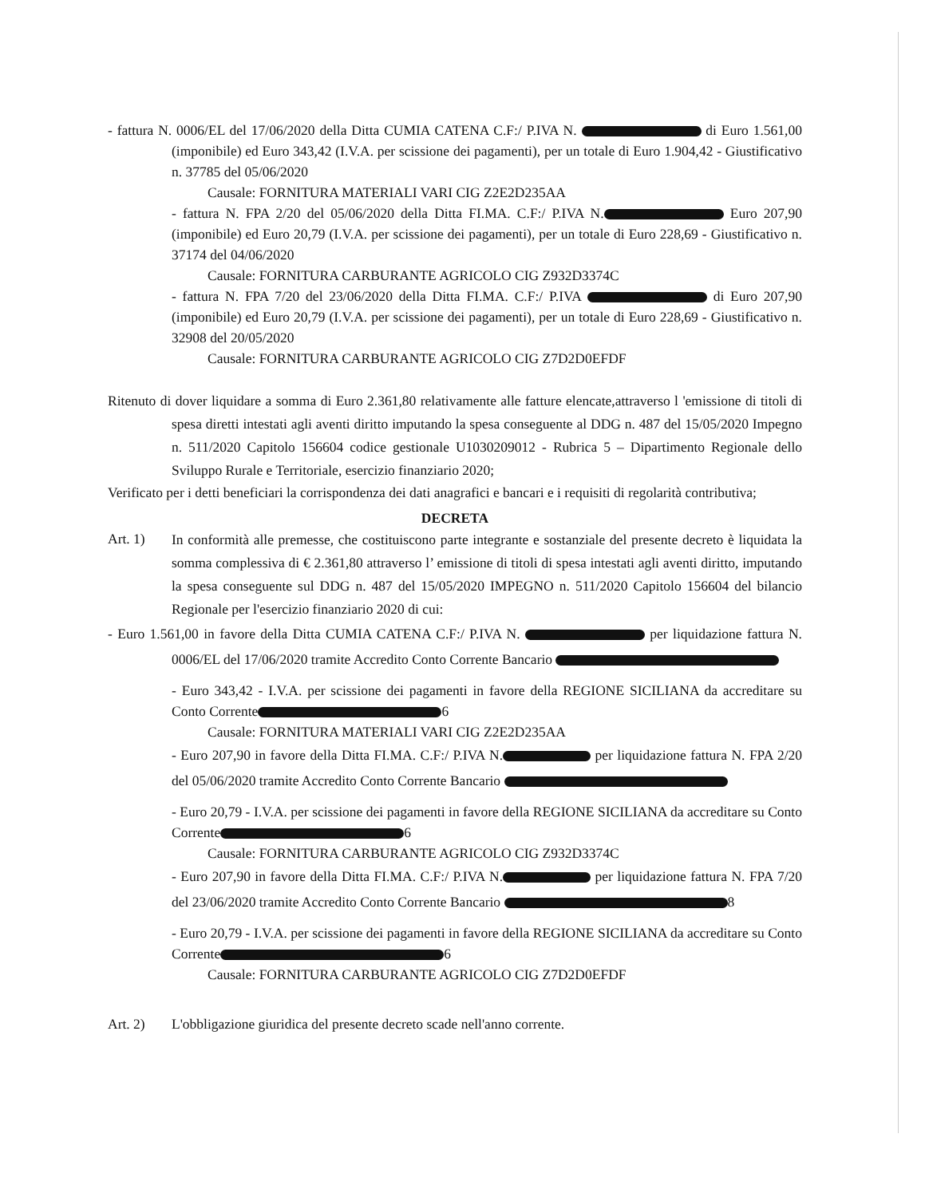- fattura N. 0006/EL del 17/06/2020 della Ditta CUMIA CATENA C.F:/ P.IVA N. di Euro 1.561,00 (imponibile) ed Euro 343,42 (I.V.A. per scissione dei pagamenti), per un totale di Euro 1.904,42 - Giustificativo n. 37785 del 05/06/2020
Causale: FORNITURA MATERIALI VARI CIG Z2E2D235AA
- fattura N. FPA 2/20 del 05/06/2020 della Ditta FI.MA. C.F:/ P.IVA N. Euro 207,90 (imponibile) ed Euro 20,79 (I.V.A. per scissione dei pagamenti), per un totale di Euro 228,69 - Giustificativo n. 37174 del 04/06/2020
Causale: FORNITURA CARBURANTE AGRICOLO CIG Z932D3374C
- fattura N. FPA 7/20 del 23/06/2020 della Ditta FI.MA. C.F:/ P.IVA di Euro 207,90 (imponibile) ed Euro 20,79 (I.V.A. per scissione dei pagamenti), per un totale di Euro 228,69 - Giustificativo n. 32908 del 20/05/2020
Causale: FORNITURA CARBURANTE AGRICOLO CIG Z7D2D0EFDF
Ritenuto di dover liquidare a somma di Euro 2.361,80 relativamente alle fatture elencate,attraverso l 'emissione di titoli di spesa diretti intestati agli aventi diritto imputando la spesa conseguente al DDG n. 487 del 15/05/2020 Impegno n. 511/2020 Capitolo 156604 codice gestionale U1030209012 - Rubrica 5 – Dipartimento Regionale dello Sviluppo Rurale e Territoriale, esercizio finanziario 2020;
Verificato per i detti beneficiari la corrispondenza dei dati anagrafici e bancari e i requisiti di regolarità contributiva;
DECRETA
Art. 1)
In conformità alle premesse, che costituiscono parte integrante e sostanziale del presente decreto è liquidata la somma complessiva di € 2.361,80 attraverso l’ emissione di titoli di spesa intestati agli aventi diritto, imputando la spesa conseguente sul DDG n. 487 del 15/05/2020 IMPEGNO n. 511/2020 Capitolo 156604 del bilancio Regionale per l'esercizio finanziario 2020 di cui:
- Euro 1.561,00 in favore della Ditta CUMIA CATENA C.F:/ P.IVA N. per liquidazione fattura N. 0006/EL del 17/06/2020 tramite Accredito Conto Corrente Bancario
- Euro 343,42 - I.V.A. per scissione dei pagamenti in favore della REGIONE SICILIANA da accreditare su Conto Corrente 6
Causale: FORNITURA MATERIALI VARI CIG Z2E2D235AA
- Euro 207,90 in favore della Ditta FI.MA. C.F:/ P.IVA N. per liquidazione fattura N. FPA 2/20 del 05/06/2020 tramite Accredito Conto Corrente Bancario
- Euro 20,79 - I.V.A. per scissione dei pagamenti in favore della REGIONE SICILIANA da accreditare su Conto Corrente 6
Causale: FORNITURA CARBURANTE AGRICOLO CIG Z932D3374C
- Euro 207,90 in favore della Ditta FI.MA. C.F:/ P.IVA N. per liquidazione fattura N. FPA 7/20 del 23/06/2020 tramite Accredito Conto Corrente Bancario 8
- Euro 20,79 - I.V.A. per scissione dei pagamenti in favore della REGIONE SICILIANA da accreditare su Conto Corrente 6
Causale: FORNITURA CARBURANTE AGRICOLO CIG Z7D2D0EFDF
Art. 2) L'obbligazione giuridica del presente decreto scade nell'anno corrente.